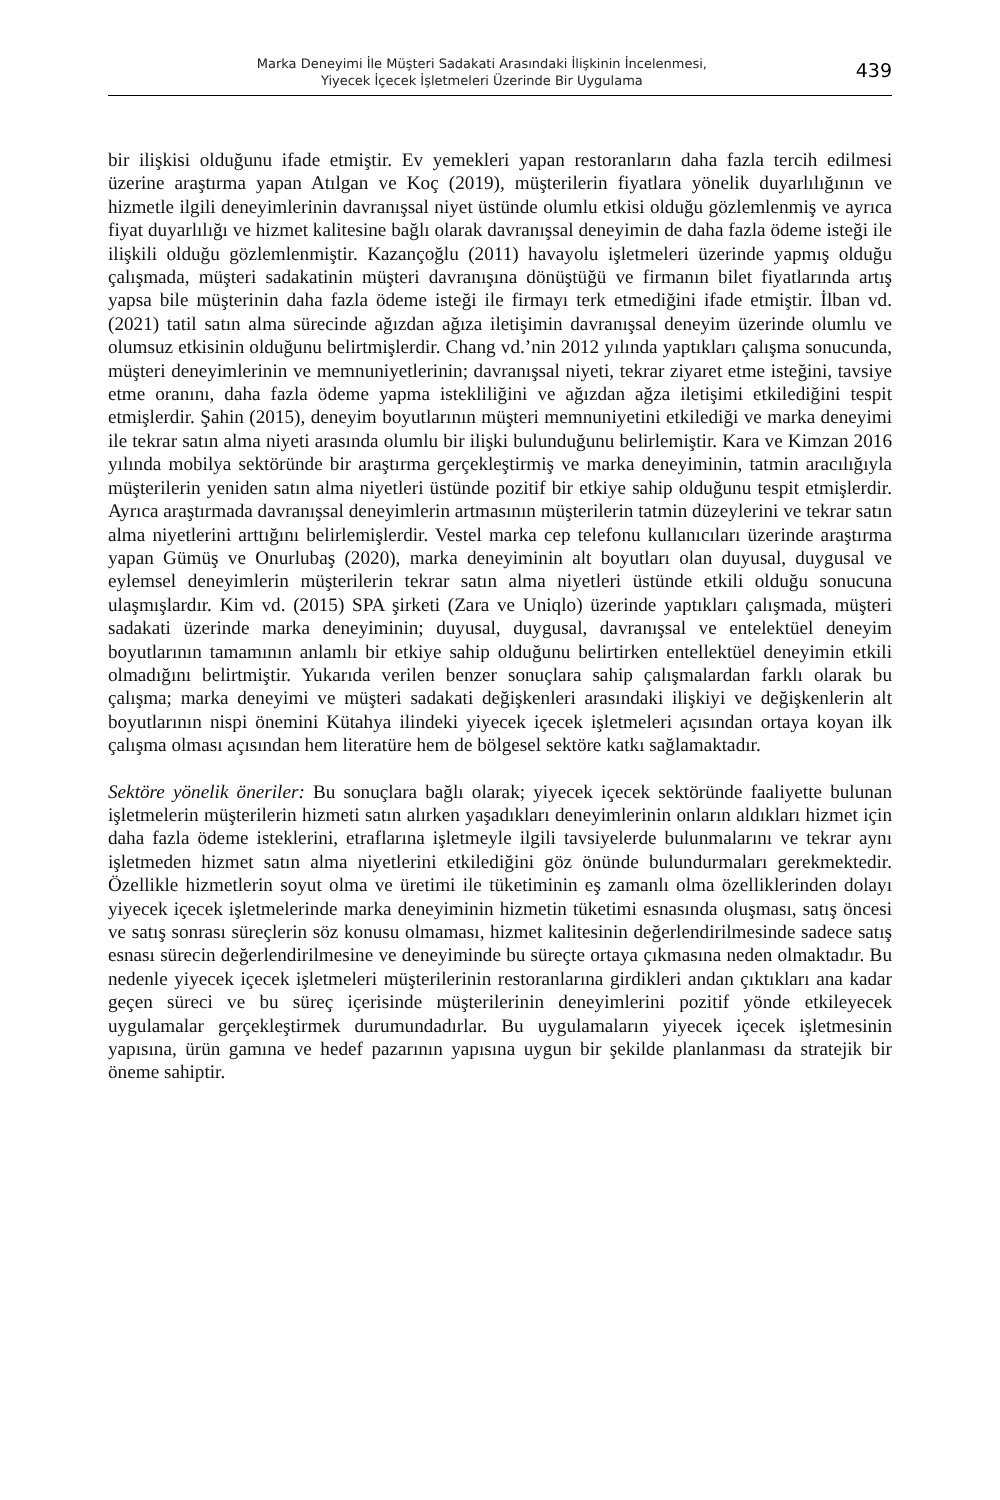Marka Deneyimi İle Müşteri Sadakati Arasındaki İlişkinin İncelenmesi,
Yiyecek İçecek İşletmeleri Üzerinde Bir Uygulama
439
bir ilişkisi olduğunu ifade etmiştir. Ev yemekleri yapan restoranların daha fazla tercih edilmesi üzerine araştırma yapan Atılgan ve Koç (2019), müşterilerin fiyatlara yönelik duyarlılığının ve hizmetle ilgili deneyimlerinin davranışsal niyet üstünde olumlu etkisi olduğu gözlemlenmiş ve ayrıca fiyat duyarlılığı ve hizmet kalitesine bağlı olarak davranışsal deneyimin de daha fazla ödeme isteği ile ilişkili olduğu gözlemlenmiştir. Kazançoğlu (2011) havayolu işletmeleri üzerinde yapmış olduğu çalışmada, müşteri sadakatinin müşteri davranışına dönüştüğü ve firmanın bilet fiyatlarında artış yapsa bile müşterinin daha fazla ödeme isteği ile firmayı terk etmediğini ifade etmiştir. İlban vd. (2021) tatil satın alma sürecinde ağızdan ağıza iletişimin davranışsal deneyim üzerinde olumlu ve olumsuz etkisinin olduğunu belirtmişlerdir. Chang vd.’nin 2012 yılında yaptıkları çalışma sonucunda, müşteri deneyimlerinin ve memnuniyetlerinin; davranışsal niyeti, tekrar ziyaret etme isteğini, tavsiye etme oranını, daha fazla ödeme yapma istekliliğini ve ağızdan ağza iletişimi etkilediğini tespit etmişlerdir. Şahin (2015), deneyim boyutlarının müşteri memnuniyetini etkilediği ve marka deneyimi ile tekrar satın alma niyeti arasında olumlu bir ilişki bulunduğunu belirlemiştir. Kara ve Kimzan 2016 yılında mobilya sektöründe bir araştırma gerçekleştirmiş ve marka deneyiminin, tatmin aracılığıyla müşterilerin yeniden satın alma niyetleri üstünde pozitif bir etkiye sahip olduğunu tespit etmişlerdir. Ayrıca araştırmada davranışsal deneyimlerin artmasının müşterilerin tatmin düzeylerini ve tekrar satın alma niyetlerini arttığını belirlemişlerdir. Vestel marka cep telefonu kullanıcıları üzerinde araştırma yapan Gümüş ve Onurlubaş (2020), marka deneyiminin alt boyutları olan duyusal, duygusal ve eylemsel deneyimlerin müşterilerin tekrar satın alma niyetleri üstünde etkili olduğu sonucuna ulaşmışlardır. Kim vd. (2015) SPA şirketi (Zara ve Uniqlo) üzerinde yaptıkları çalışmada, müşteri sadakati üzerinde marka deneyiminin; duyusal, duygusal, davranışsal ve entelektüel deneyim boyutlarının tamamının anlamlı bir etkiye sahip olduğunu belirtirken entellektüel deneyimin etkili olmadığını belirtmiştir. Yukarıda verilen benzer sonuçlara sahip çalışmalardan farklı olarak bu çalışma; marka deneyimi ve müşteri sadakati değişkenleri arasındaki ilişkiyi ve değişkenlerin alt boyutlarının nispi önemini Kütahya ilindeki yiyecek içecek işletmeleri açısından ortaya koyan ilk çalışma olması açısından hem literatüre hem de bölgesel sektöre katkı sağlamaktadır.
Sektöre yönelik öneriler: Bu sonuçlara bağlı olarak; yiyecek içecek sektöründe faaliyette bulunan işletmelerin müşterilerin hizmeti satın alırken yaşadıkları deneyimlerinin onların aldıkları hizmet için daha fazla ödeme isteklerini, etraflarına işletmeyle ilgili tavsiyelerde bulunmalarını ve tekrar aynı işletmeden hizmet satın alma niyetlerini etkilediğini göz önünde bulundurmaları gerekmektedir. Özellikle hizmetlerin soyut olma ve üretimi ile tüketiminin eş zamanlı olma özelliklerinden dolayı yiyecek içecek işletmelerinde marka deneyiminin hizmetin tüketimi esnasında oluşması, satış öncesi ve satış sonrası süreçlerin söz konusu olmaması, hizmet kalitesinin değerlendirilmesinde sadece satış esnası sürecin değerlendirilmesine ve deneyiminde bu süreçte ortaya çıkmasına neden olmaktadır. Bu nedenle yiyecek içecek işletmeleri müşterilerinin restoranlarına girdikleri andan çıktıkları ana kadar geçen süreci ve bu süreç içerisinde müşterilerinin deneyimlerini pozitif yönde etkileyecek uygulamalar gerçekleştirmek durumundadırlar. Bu uygulamaların yiyecek içecek işletmesinin yapısına, ürün gamına ve hedef pazarının yapısına uygun bir şekilde planlanması da stratejik bir öneme sahiptir.